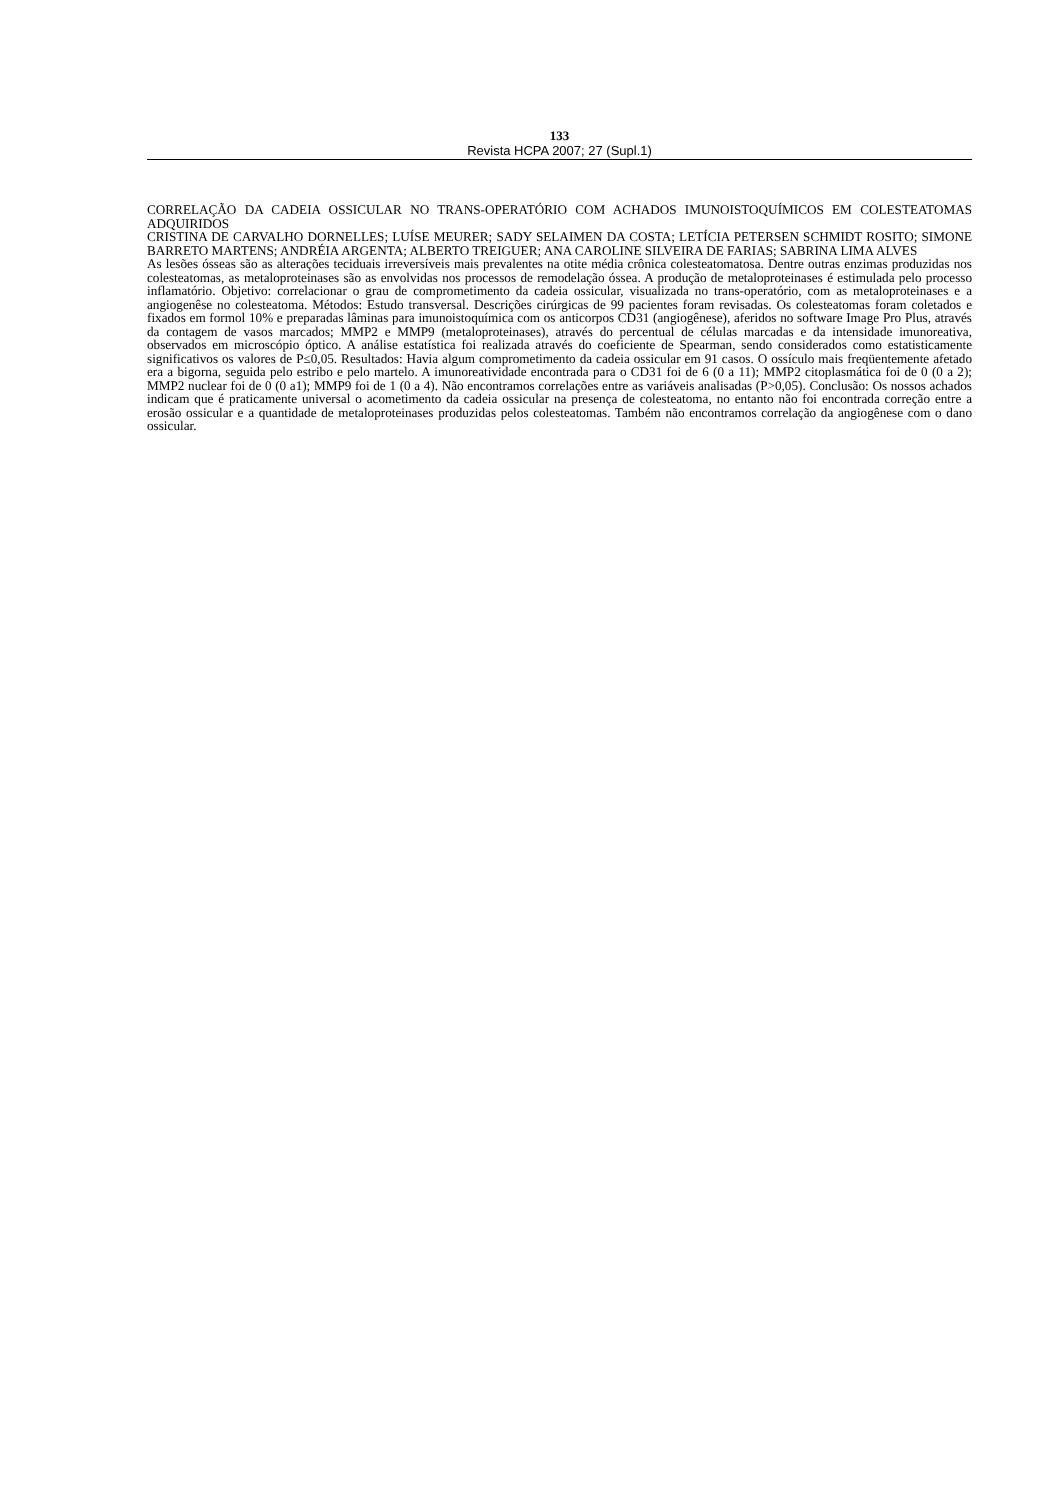133
Revista HCPA 2007; 27 (Supl.1)
CORRELAÇÃO DA CADEIA OSSICULAR NO TRANS-OPERATÓRIO COM ACHADOS IMUNOISTOQUÍMICOS EM COLESTEATOMAS ADQUIRIDOS
CRISTINA DE CARVALHO DORNELLES; LUÍSE MEURER; SADY SELAIMEN DA COSTA; LETÍCIA PETERSEN SCHMIDT ROSITO; SIMONE BARRETO MARTENS; ANDRÉIA ARGENTA; ALBERTO TREIGUER; ANA CAROLINE SILVEIRA DE FARIAS; SABRINA LIMA ALVES
As lesões ósseas são as alterações teciduais irreversíveis mais prevalentes na otite média crônica colesteatomatosa. Dentre outras enzimas produzidas nos colesteatomas, as metaloproteinases são as envolvidas nos processos de remodelação óssea. A produção de metaloproteinases é estimulada pelo processo inflamatório. Objetivo: correlacionar o grau de comprometimento da cadeia ossicular, visualizada no trans-operatório, com as metaloproteinases e a angiogenêse no colesteatoma. Métodos: Estudo transversal. Descrições cirúrgicas de 99 pacientes foram revisadas. Os colesteatomas foram coletados e fixados em formol 10% e preparadas lâminas para imunoistoquímica com os anticorpos CD31 (angiogênese), aferidos no software Image Pro Plus, através da contagem de vasos marcados; MMP2 e MMP9 (metaloproteinases), através do percentual de células marcadas e da intensidade imunoreativa, observados em microscópio óptico. A análise estatística foi realizada através do coeficiente de Spearman, sendo considerados como estatisticamente significativos os valores de P≤0,05. Resultados: Havia algum comprometimento da cadeia ossicular em 91 casos. O ossículo mais freqüentemente afetado era a bigorna, seguida pelo estribo e pelo martelo. A imunoreatividade encontrada para o CD31 foi de 6 (0 a 11); MMP2 citoplasmática foi de 0 (0 a 2); MMP2 nuclear foi de 0 (0 a1); MMP9 foi de 1 (0 a 4). Não encontramos correlações entre as variáveis analisadas (P>0,05). Conclusão: Os nossos achados indicam que é praticamente universal o acometimento da cadeia ossicular na presença de colesteatoma, no entanto não foi encontrada correção entre a erosão ossicular e a quantidade de metaloproteinases produzidas pelos colesteatomas. Também não encontramos correlação da angiogênese com o dano ossicular.